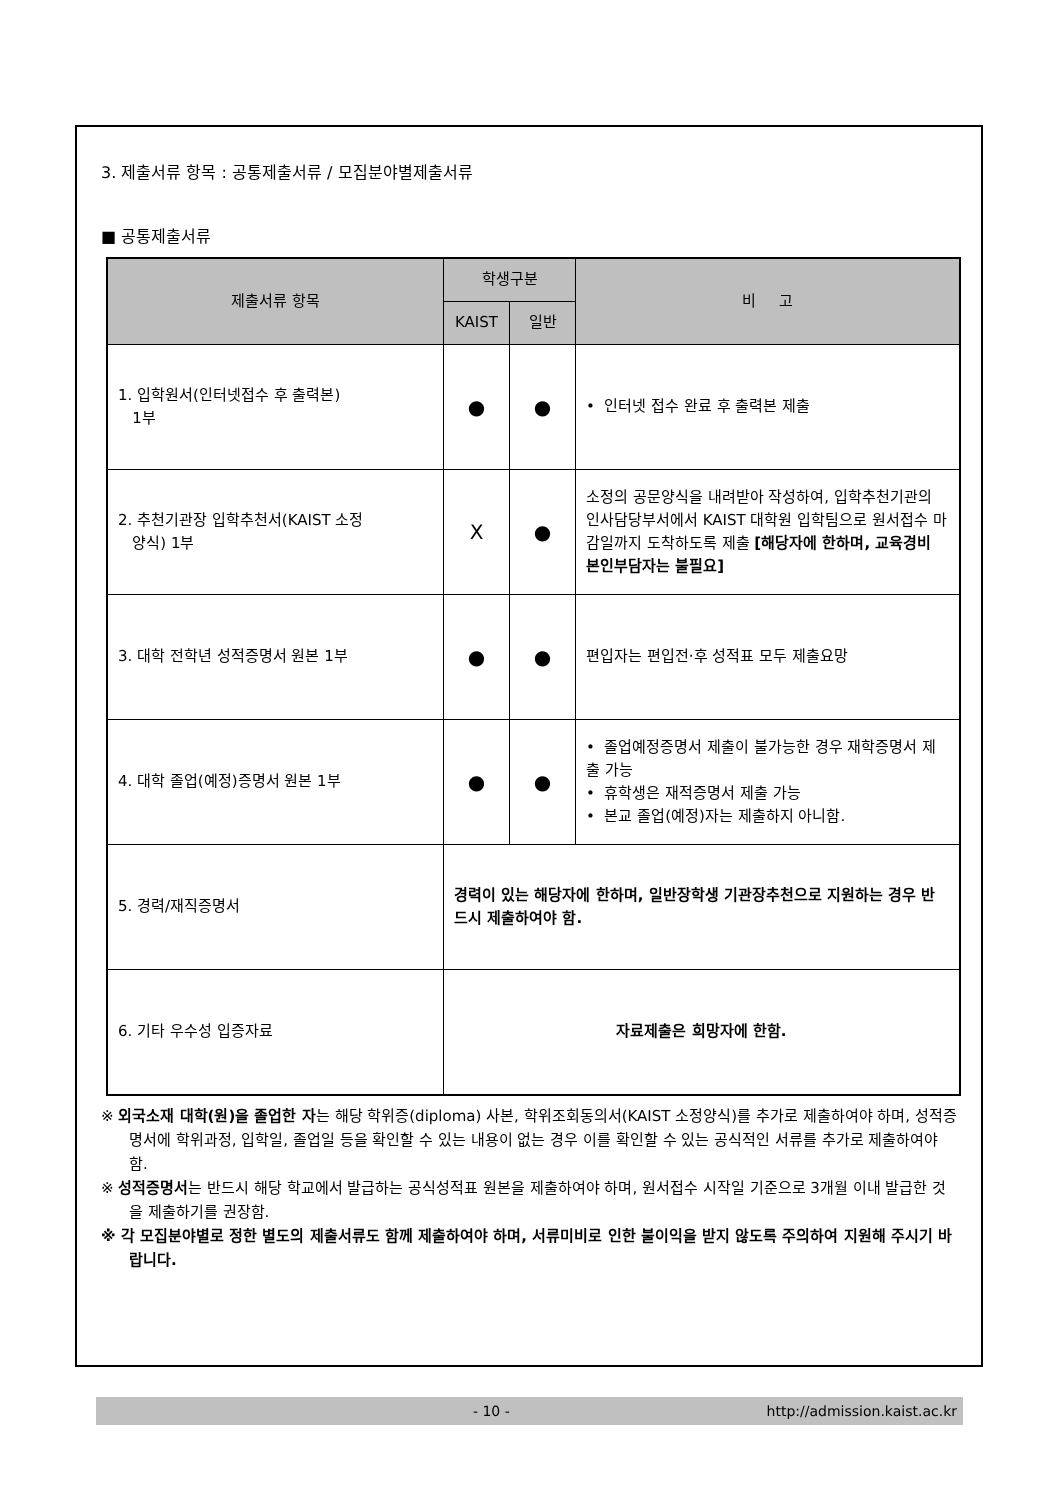3. 제출서류 항목 : 공통제출서류 / 모집분야별제출서류
■ 공통제출서류
| 제출서류 항목 | 학생구분 | | 비 고 |
| --- | --- | --- | --- |
| | KAIST | 일반 | |
| 1. 입학원서(인터넷접수 후 출력본) 1부 | ● | ● | • 인터넷 접수 완료 후 출력본 제출 |
| 2. 추천기관장 입학추천서(KAIST 소정 양식) 1부 | X | ● | 소정의 공문양식을 내려받아 작성하여, 입학추천기관의 인사담당부서에서 KAIST 대학원 입학팀으로 원서접수 마감일까지 도착하도록 제출 [해당자에 한하며, 교육경비 본인부담자는 불필요] |
| 3. 대학 전학년 성적증명서 원본 1부 | ● | ● | 편입자는 편입전·후 성적표 모두 제출요망 |
| 4. 대학 졸업(예정)증명서 원본 1부 | ● | ● | • 졸업예정증명서 제출이 불가능한 경우 재학증명서 제출 가능 • 휴학생은 재적증명서 제출 가능 • 본교 졸업(예정)자는 제출하지 아니함. |
| 5. 경력/재직증명서 | 경력이 있는 해당자에 한하며, 일반장학생 기관장추천으로 지원하는 경우 반드시 제출하여야 함. | | |
| 6. 기타 우수성 입증자료 | 자료제출은 희망자에 한함. | | |
※ 외국소재 대학(원)을 졸업한 자는 해당 학위증(diploma) 사본, 학위조회동의서(KAIST 소정양식)를 추가로 제출하여야 하며, 성적증명서에 학위과정, 입학일, 졸업일 등을 확인할 수 있는 내용이 없는 경우 이를 확인할 수 있는 공식적인 서류를 추가로 제출하여야 함.
※ 성적증명서는 반드시 해당 학교에서 발급하는 공식성적표 원본을 제출하여야 하며, 원서접수 시작일 기준으로 3개월 이내 발급한 것을 제출하기를 권장함.
※ 각 모집분야별로 정한 별도의 제출서류도 함께 제출하여야 하며, 서류미비로 인한 불이익을 받지 않도록 주의하여 지원해 주시기 바랍니다.
- 10 - http://admission.kaist.ac.kr